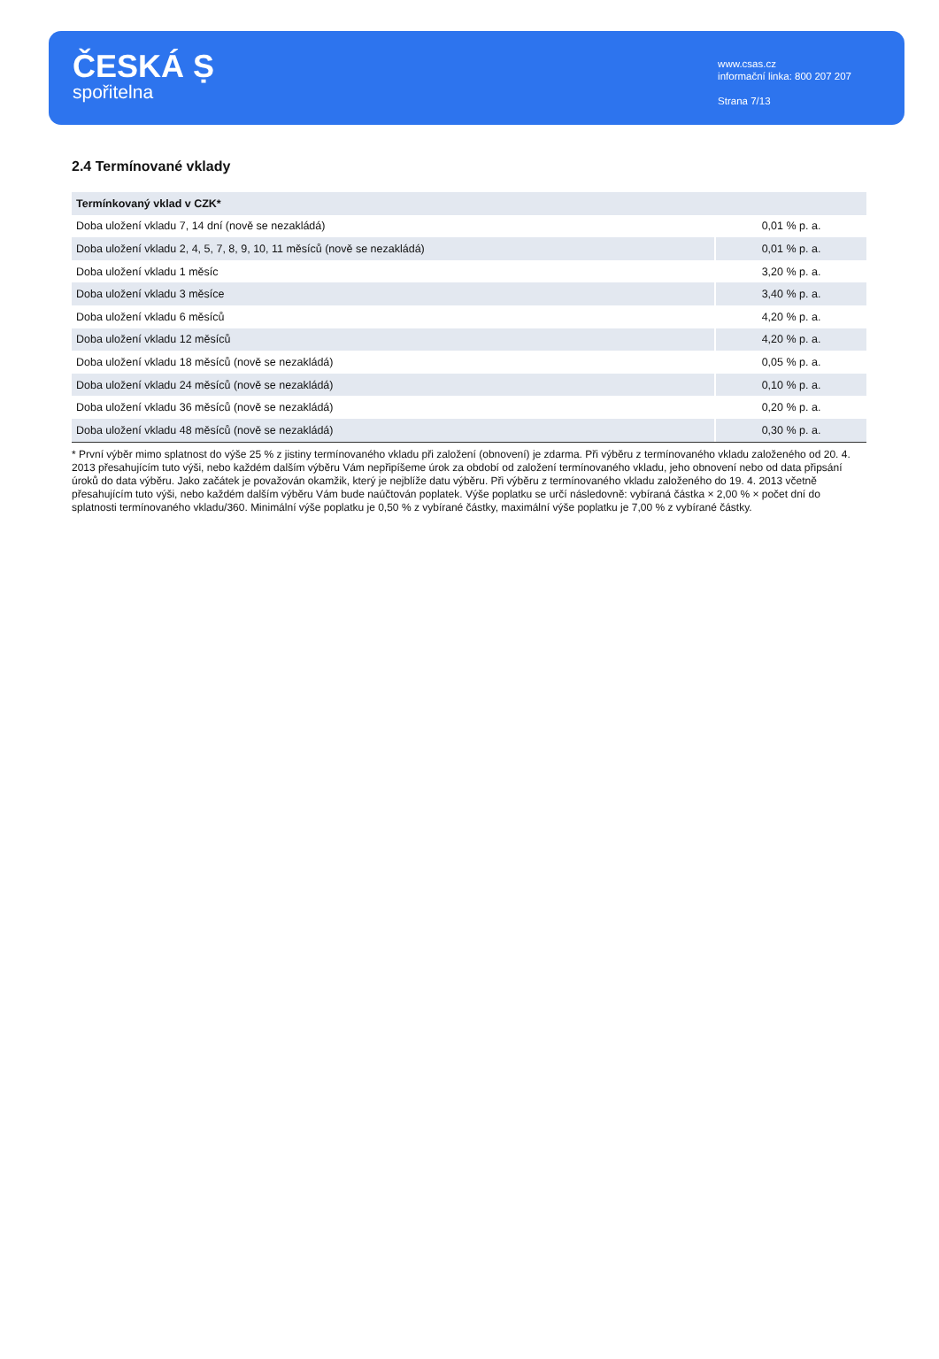ČESKÁ Ṣ
spořitelna
www.csas.cz
informační linka: 800 207 207
Strana 7/13
2.4 Termínované vklady
| Termínkovaný vklad v CZK* | |
| --- | --- |
| Doba uložení vkladu 7, 14 dní (nově se nezakládá) | 0,01 % p. a. |
| Doba uložení vkladu 2, 4, 5, 7, 8, 9, 10, 11 měsíců (nově se nezakládá) | 0,01 % p. a. |
| Doba uložení vkladu 1 měsíc | 3,20 % p. a. |
| Doba uložení vkladu 3 měsíce | 3,40 % p. a. |
| Doba uložení vkladu 6 měsíců | 4,20 % p. a. |
| Doba uložení vkladu 12 měsíců | 4,20 % p. a. |
| Doba uložení vkladu 18 měsíců (nově se nezakládá) | 0,05 % p. a. |
| Doba uložení vkladu 24 měsíců (nově se nezakládá) | 0,10 % p. a. |
| Doba uložení vkladu 36 měsíců (nově se nezakládá) | 0,20 % p. a. |
| Doba uložení vkladu 48 měsíců (nově se nezakládá) | 0,30 % p. a. |
* První výběr mimo splatnost do výše 25 % z jistiny termínovaného vkladu při založení (obnovení) je zdarma. Při výběru z termínovaného vkladu založeného od 20. 4. 2013 přesahujícím tuto výši, nebo každém dalším výběru Vám nepřipíšeme úrok za období od založení termínovaného vkladu, jeho obnovení nebo od data připsání úroků do data výběru. Jako začátek je považován okamžik, který je nejblíže datu výběru. Při výběru z termínovaného vkladu založeného do 19. 4. 2013 včetně přesahujícím tuto výši, nebo každém dalším výběru Vám bude naúčtován poplatek. Výše poplatku se určí následovně: vybíraná částka × 2,00 % × počet dní do splatnosti termínovaného vkladu/360. Minimální výše poplatku je 0,50 % z vybírané částky, maximální výše poplatku je 7,00 % z vybírané částky.